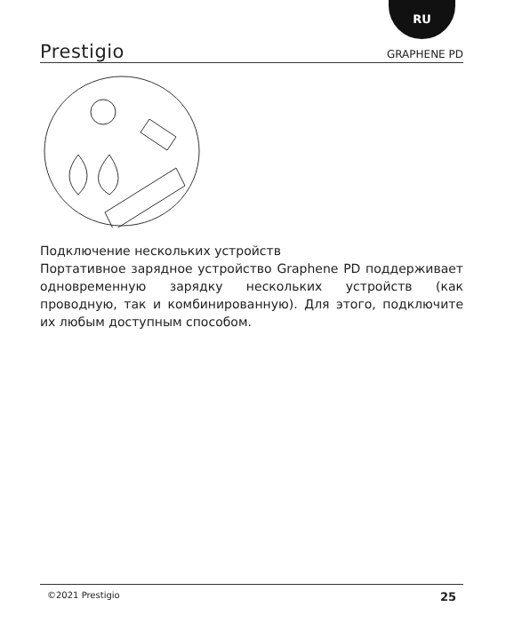RU
Prestigio GRAPHENE PD
Подключение нескольких устройств
Портативное зарядное устройство Graphene PD поддерживает одновременную зарядку нескольких устройств (как проводную, так и комбинированную). Для этого, подключите их любым доступным способом.
©2021 Prestigio 25